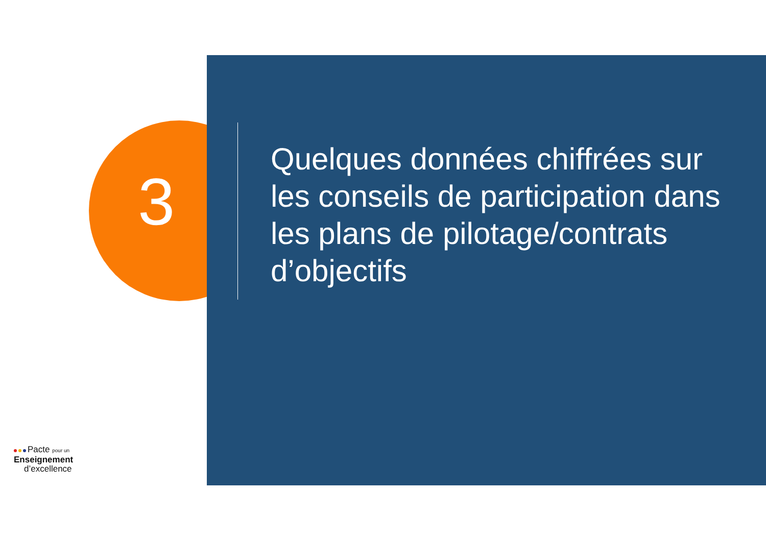3
Quelques données chiffrées sur les conseils de participation dans les plans de pilotage/contrats d’objectifs
Pacte pour un
Enseignement
d’excellence